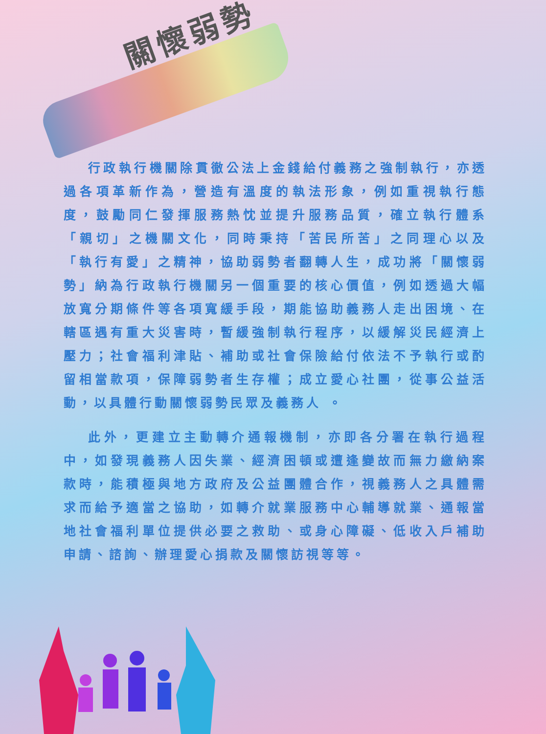關懷弱勢
行政執行機關除貫徹公法上金錢給付義務之強制執行，亦透過各項革新作為，營造有溫度的執法形象，例如重視執行態度，鼓勵同仁發揮服務熱忱並提升服務品質，確立執行體系「親切」之機關文化，同時秉持「苦民所苦」之同理心以及「執行有愛」之精神，協助弱勢者翻轉人生，成功將「關懷弱勢」納為行政執行機關另一個重要的核心價值，例如透過大幅放寬分期條件等各項寬緩手段，期能協助義務人走出困境、在轄區遇有重大災害時，暫緩強制執行程序，以緩解災民經濟上壓力；社會福利津貼、補助或社會保險給付依法不予執行或酌留相當款項，保障弱勢者生存權；成立愛心社團，從事公益活動，以具體行動關懷弱勢民眾及義務人 。
此外，更建立主動轉介通報機制，亦即各分署在執行過程中，如發現義務人因失業、經濟困頓或遭逢變故而無力繳納案款時，能積極與地方政府及公益團體合作，視義務人之具體需求而給予適當之協助，如轉介就業服務中心輔導就業、通報當地社會福利單位提供必要之救助、或身心障礙、低收入戶補助申請、諮詢、辦理愛心捐款及關懷訪視等等。